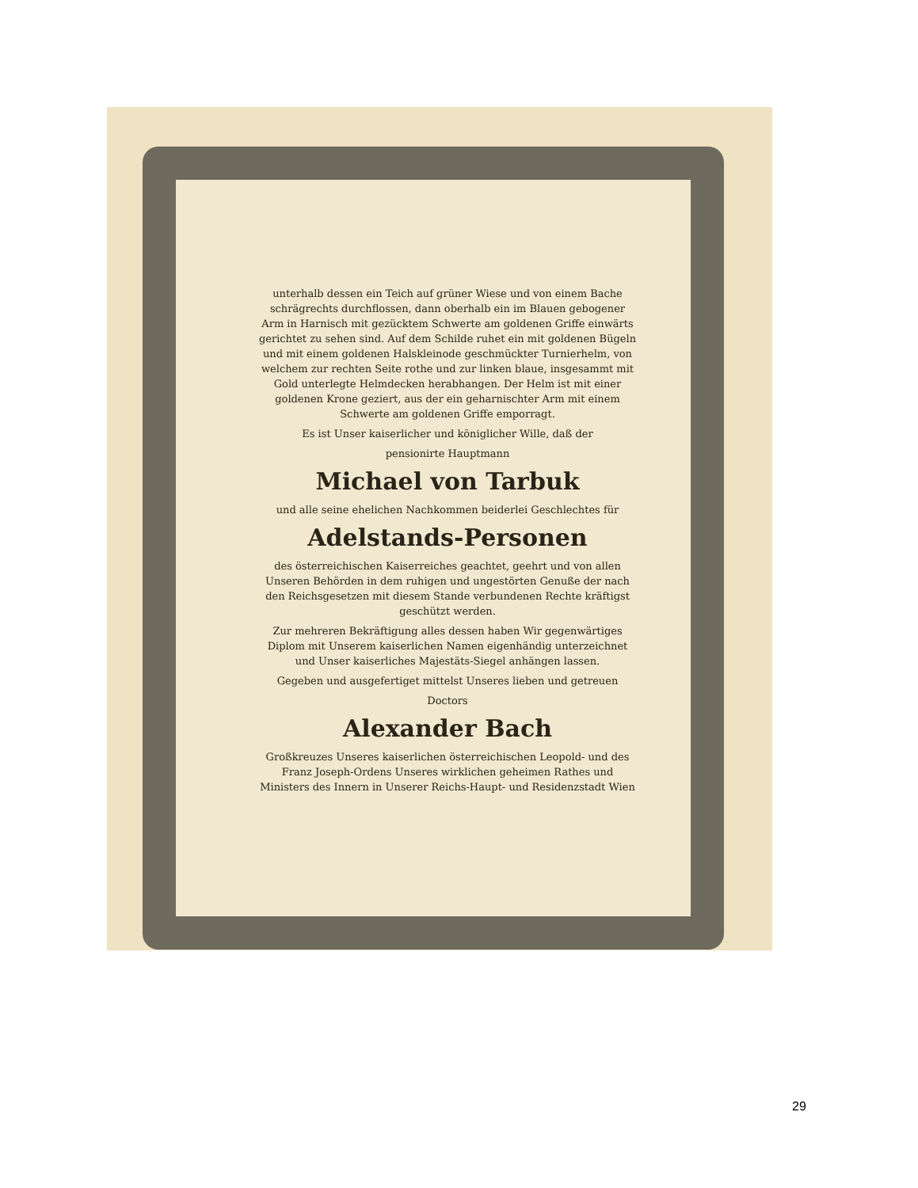unterhalb dessen ein Teich auf grüner Wiese und von einem Bache schrägrechts durchflossen, dann oberhalb ein im Blauen gebogener Arm in Harnisch mit gezücktem Schwerte am goldenen Griffe einwärts gerichtet zu sehen sind. Auf dem Schilde ruhet ein mit goldenen Bügeln und mit einem goldenen Halskleinode geschmückter Turnierhelm, von welchem zur rechten Seite rothe und zur linken blaue, insgesammt mit Gold unterlegte Helmdecken herabhangen. Der Helm ist mit einer goldenen Krone geziert, aus der ein geharnischter Arm mit einem Schwerte am goldenen Griffe emporragt.
Es ist Unser kaiserlicher und königlicher Wille, daß der
pensionirte Hauptmann
Michael von Tarbuk
und alle seine ehelichen Nachkommen beiderlei Geschlechtes für
Adelstands-Personen
des österreichischen Kaiserreiches geachtet, geehrt und von allen Unseren Behörden in dem ruhigen und ungestörten Genuße der nach den Reichsgesetzen mit diesem Stande verbundenen Rechte kräftigst geschützt werden.
Zur mehreren Bekräftigung alles dessen haben Wir gegenwärtiges Diplom mit Unserem kaiserlichen Namen eigenhändig unterzeichnet und Unser kaiserliches Majestäts-Siegel anhängen lassen.
Gegeben und ausgefertiget mittelst Unseres lieben und getreuen
Doctors
Alexander Bach
Großkreuzes Unseres kaiserlichen österreichischen Leopold- und des Franz Joseph-Ordens Unseres wirklichen geheimen Rathes und Ministers des Innern in Unserer Reichs-Haupt- und Residenzstadt Wien
29